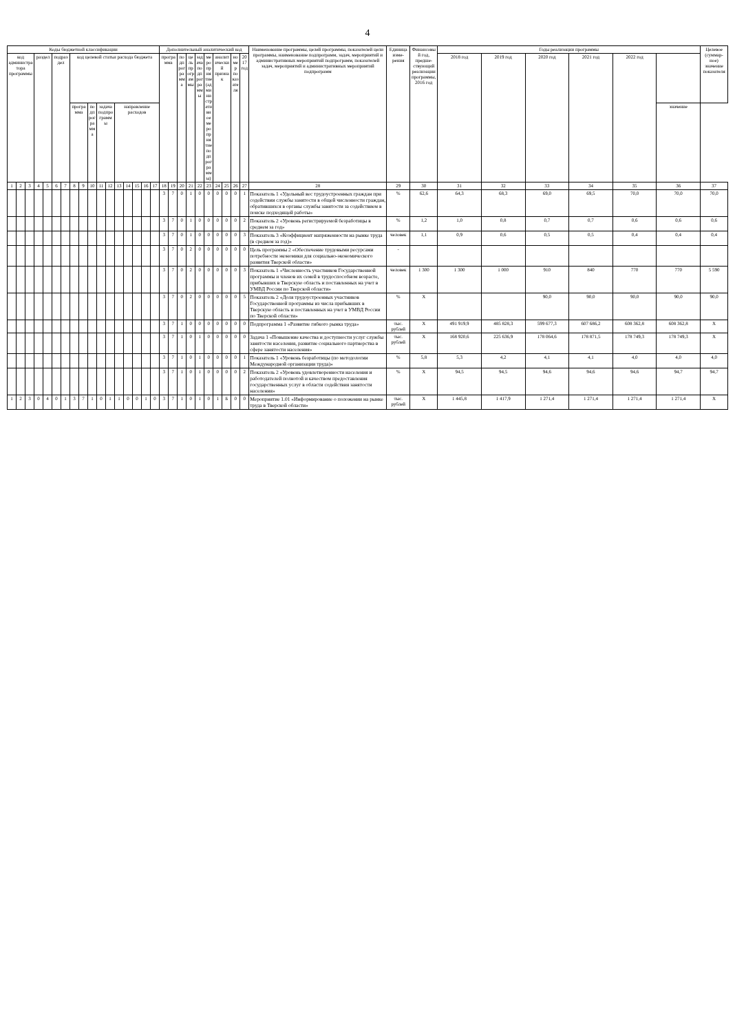4
| Коды бюджетной классификации | | | | | | | | | | | | | | | | | Дополнительный аналитический код | | | | | | | | | | Наименование программы, целей программы, показателей цели программы, наименование подпрограмм, задач, мероприятий и административных мероприятий подпрограмм, показателей задач, мероприятий и административных мероприятий подпрограмм | Единица изме-рения | Финансовый год, предше-ствующий реализации программы, 2016 год | Годы реализации программы | | | | | | Целевое (суммар-ное) значение показателя |
| --- | --- | --- | --- | --- | --- | --- | --- | --- | --- | --- | --- | --- | --- | --- | --- | --- | --- | --- | --- | --- | --- | --- | --- | --- | --- | --- | --- | --- | --- | --- | --- | --- | --- | --- | --- | --- |
| код администратора программы | | | раздел | | подраздел | | код целевой статьи расхода бюджета | | | | | | | | | | программа | | подпрограмма | цель программы | задача подпрограммы | мероприятие (административное мероприятие подпрограммы) | аналитический признак | | номер показателя | 2017 год | | | | 2018 год | 2019 год | 2020 год | 2021 год | 2022 год | | |
| | | | | | | | программа | | подпрограмма | задача подпрограммы | | направление расходов | | | | | | | | | | | | | | | | | | | | | | | значение | |
| 1 | 2 | 3 | 4 | 5 | 6 | 7 | 8 | 9 | 10 | 11 | 12 | 13 | 14 | 15 | 16 | 17 | 18 | 19 | 20 | 21 | 22 | 23 | 24 | 25 | 26 | 27 | 28 | 29 | 30 | 31 | 32 | 33 | 34 | 35 | 36 | 37 |
| | | | | | | | | | | | | | | | | | 3 | 7 | 0 | 1 | 0 | 0 | 0 | 0 | 0 | 1 | Показатель 1 «Удельный вес трудоустроенных граждан при содействии службы занятости в общей численности граждан, обратившихся в органы службы занятости за содействием в поиске подходящей работы» | % | 62,6 | 64,3 | 68,3 | 69,0 | 69,5 | 70,0 | 70,0 | 70,0 |
| | | | | | | | | | | | | | | | | | 3 | 7 | 0 | 1 | 0 | 0 | 0 | 0 | 0 | 2 | Показатель 2 «Уровень регистрируемой безработицы в среднем за год» | % | 1,2 | 1,0 | 0,8 | 0,7 | 0,7 | 0,6 | 0,6 | 0,6 |
| | | | | | | | | | | | | | | | | | 3 | 7 | 0 | 1 | 0 | 0 | 0 | 0 | 0 | 3 | Показатель 3 «Коэффициент напряженности на рынке труда (в среднем за год)» | человек | 1,1 | 0,9 | 0,6 | 0,5 | 0,5 | 0,4 | 0,4 | 0,4 |
| | | | | | | | | | | | | | | | | | 3 | 7 | 0 | 2 | 0 | 0 | 0 | 0 | 0 | 0 | Цель программы 2 «Обеспечение трудовыми ресурсами потребности экономики для социально-экономического развития Тверской области» | - | | | | | | | | |
| | | | | | | | | | | | | | | | | | 3 | 7 | 0 | 2 | 0 | 0 | 0 | 0 | 0 | 3 | Показатель 1 «Численность участников Государственной программы и членов их семей в трудоспособном возрасте, прибывших в Тверскую область и поставленных на учет в УМВД России по Тверской области» | человек | 1 300 | 1 300 | 1 000 | 910 | 840 | 770 | 770 | 5 590 |
| | | | | | | | | | | | | | | | | | 3 | 7 | 0 | 2 | 0 | 0 | 0 | 0 | 0 | 5 | Показатель 2 «Доля трудоустроенных участников Государственной программы из числа прибывших в Тверскую область и поставленных на учет в УМВД России по Тверской области» | % | X | | | 90,0 | 90,0 | 90,0 | 90,0 | 90,0 |
| | | | | | | | | | | | | | | | | | 3 | 7 | 1 | 0 | 0 | 0 | 0 | 0 | 0 | 0 | Подпрограмма 1 «Развитие гибкого рынка труда» | тыс. рублей | X | 491 919,9 | 485 828,3 | 599 677,3 | 607 686,2 | 608 362,8 | 608 362,8 | X |
| | | | | | | | | | | | | | | | | | 3 | 7 | 1 | 0 | 1 | 0 | 0 | 0 | 0 | 0 | Задача 1 «Повышение качества и доступности услуг службы занятости населения, развитие социального партнерства в сфере занятости населения» | тыс. рублей | X | 168 920,6 | 225 636,9 | 178 064,6 | 178 871,5 | 178 749,3 | 178 749,3 | X |
| | | | | | | | | | | | | | | | | | 3 | 7 | 1 | 0 | 1 | 0 | 0 | 0 | 0 | 1 | Показатель 1 «Уровень безработицы (по методологии Международной организации труда)» | % | 5,8 | 5,3 | 4,2 | 4,1 | 4,1 | 4,0 | 4,0 | 4,0 |
| | | | | | | | | | | | | | | | | | 3 | 7 | 1 | 0 | 1 | 0 | 0 | 0 | 0 | 2 | Показатель 2 «Уровень удовлетворенности населения и работодателей полнотой и качеством предоставления государственных услуг в области содействия занятости населения» | % | X | 94,5 | 94,5 | 94,6 | 94,6 | 94,6 | 94,7 | 94,7 |
| 1 | 2 | 3 | 0 | 4 | 0 | 1 | 3 | 7 | 1 | 0 | 1 | 1 | 0 | 0 | 1 | 0 | 3 | 7 | 1 | 0 | 1 | 0 | 1 | Б | 0 | 0 | Мероприятие 1.01 «Информирование о положении на рынке труда в Тверской области» | тыс. рублей | X | 1 445,8 | 1 417,9 | 1 271,4 | 1 271,4 | 1 271,4 | 1 271,4 | X |